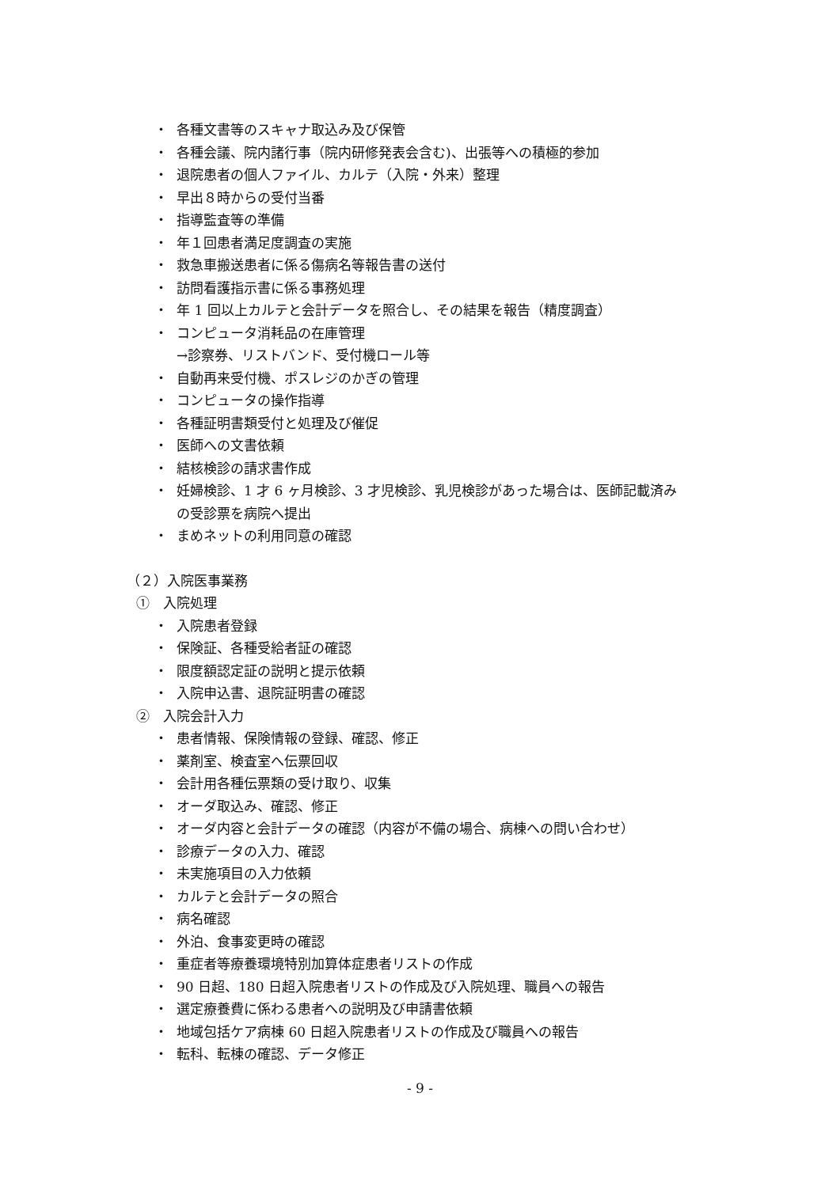・ 各種文書等のスキャナ取込み及び保管
・ 各種会議、院内諸行事（院内研修発表会含む)、出張等への積極的参加
・ 退院患者の個人ファイル、カルテ（入院・外来）整理
・ 早出８時からの受付当番
・ 指導監査等の準備
・ 年１回患者満足度調査の実施
・ 救急車搬送患者に係る傷病名等報告書の送付
・ 訪問看護指示書に係る事務処理
・ 年 1 回以上カルテと会計データを照合し、その結果を報告（精度調査）
・ コンピュータ消耗品の在庫管理
→診察券、リストバンド、受付機ロール等
・ 自動再来受付機、ポスレジのかぎの管理
・ コンピュータの操作指導
・ 各種証明書類受付と処理及び催促
・ 医師への文書依頼
・ 結核検診の請求書作成
・ 妊婦検診、1 才 6 ヶ月検診、3 才児検診、乳児検診があった場合は、医師記載済み
の受診票を病院へ提出
・ まめネットの利用同意の確認
（２）入院医事業務
①　入院処理
・ 入院患者登録
・ 保険証、各種受給者証の確認
・ 限度額認定証の説明と提示依頼
・ 入院申込書、退院証明書の確認
②　入院会計入力
・ 患者情報、保険情報の登録、確認、修正
・ 薬剤室、検査室へ伝票回収
・ 会計用各種伝票類の受け取り、収集
・ オーダ取込み、確認、修正
・ オーダ内容と会計データの確認（内容が不備の場合、病棟への問い合わせ）
・ 診療データの入力、確認
・ 未実施項目の入力依頼
・ カルテと会計データの照合
・ 病名確認
・ 外泊、食事変更時の確認
・ 重症者等療養環境特別加算体症患者リストの作成
・ 90 日超、180 日超入院患者リストの作成及び入院処理、職員への報告
・ 選定療養費に係わる患者への説明及び申請書依頼
・ 地域包括ケア病棟 60 日超入院患者リストの作成及び職員への報告
・ 転科、転棟の確認、データ修正
- 9 -